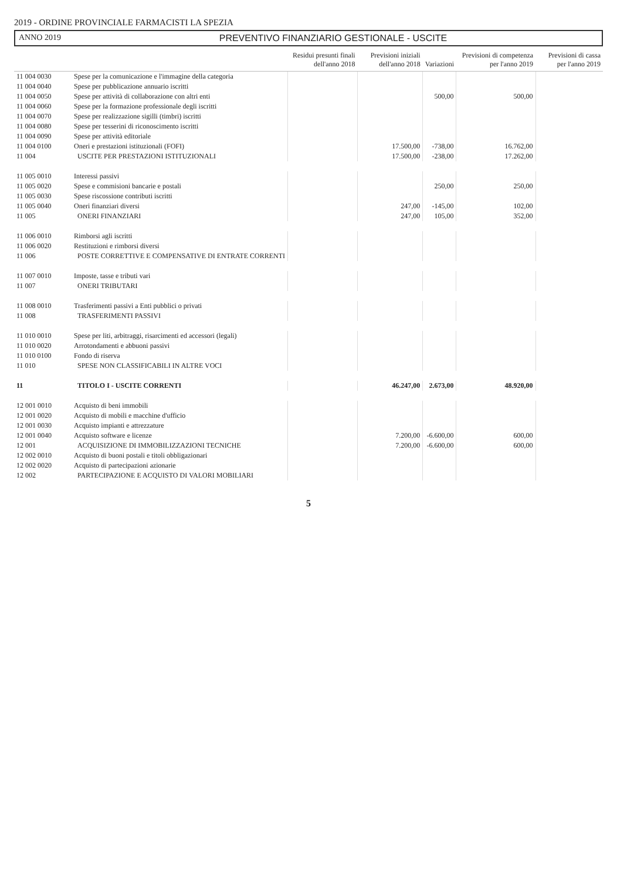2019 - ORDINE PROVINCIALE FARMACISTI LA SPEZIA
ANNO 2019 PREVENTIVO FINANZIARIO GESTIONALE - USCITE
| | | Residui presunti finali dell'anno 2018 | Previsioni iniziali dell'anno 2018 | Variazioni | Previsioni di competenza per l'anno 2019 | Previsioni di cassa per l'anno 2019 |
| --- | --- | --- | --- | --- | --- | --- |
| 11 004 0030 | Spese per la comunicazione e l'immagine della categoria | | | | | |
| 11 004 0040 | Spese per pubblicazione annuario iscritti | | | | | |
| 11 004 0050 | Spese per attività di collaborazione con altri enti | | | 500,00 | 500,00 | |
| 11 004 0060 | Spese per la formazione professionale degli iscritti | | | | | |
| 11 004 0070 | Spese per realizzazione sigilli (timbri) iscritti | | | | | |
| 11 004 0080 | Spese per tesserini di riconoscimento iscritti | | | | | |
| 11 004 0090 | Spese per attività editoriale | | | | | |
| 11 004 0100 | Oneri e prestazioni istituzionali (FOFI) | | 17.500,00 | -738,00 | 16.762,00 | |
| 11 004 | USCITE PER PRESTAZIONI ISTITUZIONALI | | 17.500,00 | -238,00 | 17.262,00 | |
| 11 005 0010 | Interessi passivi | | | | | |
| 11 005 0020 | Spese e commisioni bancarie e postali | | | 250,00 | 250,00 | |
| 11 005 0030 | Spese riscossione contributi iscritti | | | | | |
| 11 005 0040 | Oneri finanziari diversi | | 247,00 | -145,00 | 102,00 | |
| 11 005 | ONERI FINANZIARI | | 247,00 | 105,00 | 352,00 | |
| 11 006 0010 | Rimborsi agli iscritti | | | | | |
| 11 006 0020 | Restituzioni e rimborsi diversi | | | | | |
| 11 006 | POSTE CORRETTIVE E COMPENSATIVE DI ENTRATE CORRENTI | | | | | |
| 11 007 0010 | Imposte, tasse e tributi vari | | | | | |
| 11 007 | ONERI TRIBUTARI | | | | | |
| 11 008 0010 | Trasferimenti passivi a Enti pubblici o privati | | | | | |
| 11 008 | TRASFERIMENTI PASSIVI | | | | | |
| 11 010 0010 | Spese per liti, arbitraggi, risarcimenti ed accessori (legali) | | | | | |
| 11 010 0020 | Arrotondamenti e abbuoni passivi | | | | | |
| 11 010 0100 | Fondo di riserva | | | | | |
| 11 010 | SPESE NON CLASSIFICABILI IN ALTRE VOCI | | | | | |
| 11 | TITOLO I - USCITE CORRENTI | | 46.247,00 | 2.673,00 | 48.920,00 | |
| 12 001 0010 | Acquisto di beni immobili | | | | | |
| 12 001 0020 | Acquisto di mobili e macchine d'ufficio | | | | | |
| 12 001 0030 | Acquisto impianti e attrezzature | | | | | |
| 12 001 0040 | Acquisto software e licenze | | 7.200,00 | -6.600,00 | 600,00 | |
| 12 001 | ACQUISIZIONE DI IMMOBILIZZAZIONI TECNICHE | | 7.200,00 | -6.600,00 | 600,00 | |
| 12 002 0010 | Acquisto di buoni postali e titoli obbligazionari | | | | | |
| 12 002 0020 | Acquisto di partecipazioni azionarie | | | | | |
| 12 002 | PARTECIPAZIONE E ACQUISTO DI VALORI MOBILIARI | | | | | |
5